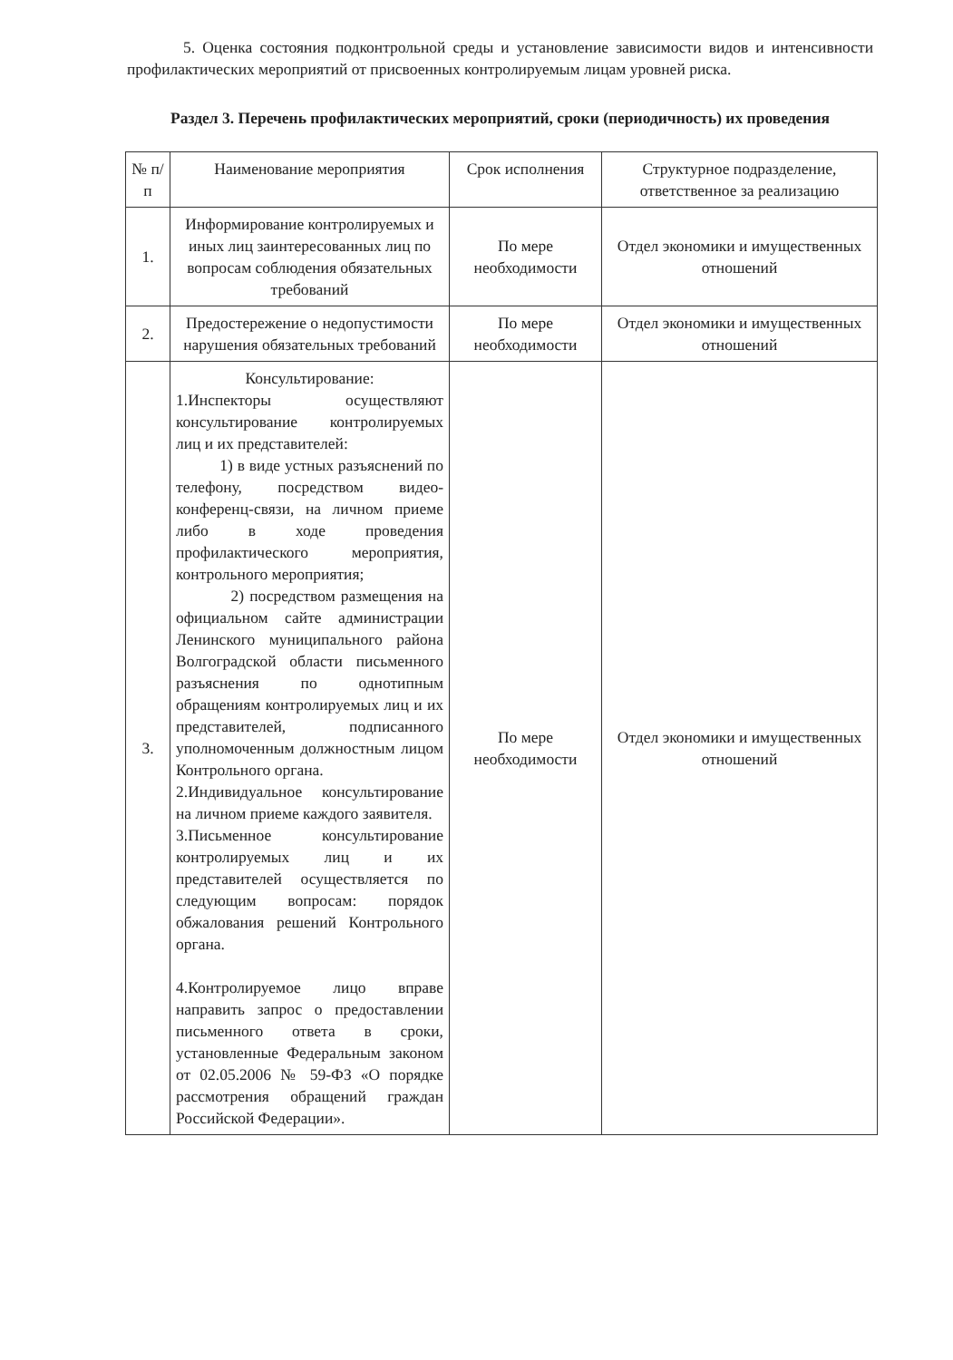5. Оценка состояния подконтрольной среды и установление зависимости видов и интенсивности профилактических мероприятий от присвоенных контролируемым лицам уровней риска.
Раздел 3. Перечень профилактических мероприятий, сроки (периодичность) их проведения
| № п/п | Наименование мероприятия | Срок исполнения | Структурное подразделение, ответственное за реализацию |
| --- | --- | --- | --- |
| 1. | Информирование контролируемых и иных лиц заинтересованных лиц по вопросам соблюдения обязательных требований | По мере необходимости | Отдел экономики и имущественных отношений |
| 2. | Предостережение о недопустимости нарушения обязательных требований | По мере необходимости | Отдел экономики и имущественных отношений |
| 3. | Консультирование: 1.Инспекторы осуществляют консультирование контролируемых лиц и их представителей: 1) в виде устных разъяснений по телефону, посредством видео-конференц-связи, на личном приеме либо в ходе проведения профилактического мероприятия, контрольного мероприятия; 2) посредством размещения на официальном сайте администрации Ленинского муниципального района Волгоградской области письменного разъяснения по однотипным обращениям контролируемых лиц и их представителей, подписанного уполномоченным должностным лицом Контрольного органа. 2.Индивидуальное консультирование на личном приеме каждого заявителя. 3.Письменное консультирование контролируемых лиц и их представителей осуществляется по следующим вопросам: порядок обжалования решений Контрольного органа. 4.Контролируемое лицо вправе направить запрос о предоставлении письменного ответа в сроки, установленные Федеральным законом от 02.05.2006 № 59-ФЗ «О порядке рассмотрения обращений граждан Российской Федерации». | По мере необходимости | Отдел экономики и имущественных отношений |